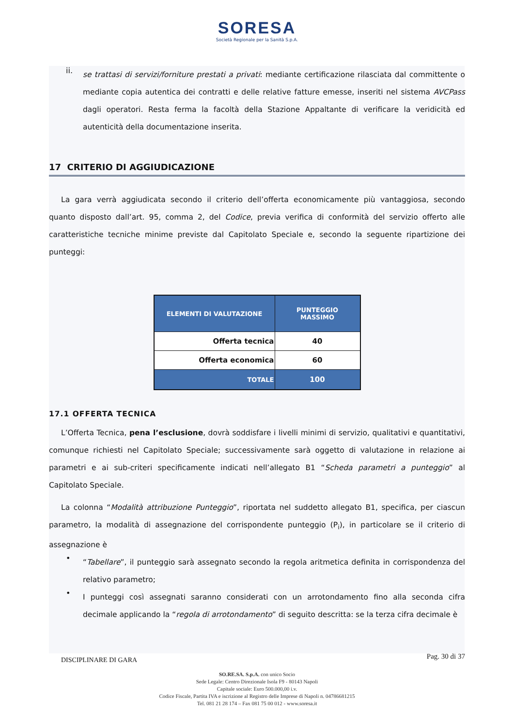SORESA
Società Regionale per la Sanità S.p.A.
ii.
se trattasi di servizi/forniture prestati a privati: mediante certificazione rilasciata dal committente o mediante copia autentica dei contratti e delle relative fatture emesse, inseriti nel sistema AVCPass dagli operatori. Resta ferma la facoltà della Stazione Appaltante di verificare la veridicità ed autenticità della documentazione inserita.
17 CRITERIO DI AGGIUDICAZIONE
La gara verrà aggiudicata secondo il criterio dell’offerta economicamente più vantaggiosa, secondo quanto disposto dall’art. 95, comma 2, del Codice, previa verifica di conformità del servizio offerto alle caratteristiche tecniche minime previste dal Capitolato Speciale e, secondo la seguente ripartizione dei punteggi:
| ELEMENTI DI VALUTAZIONE | PUNTEGGIO MASSIMO |
| --- | --- |
| Offerta tecnica | 40 |
| Offerta economica | 60 |
| TOTALE | 100 |
17.1 OFFERTA TECNICA
L’Offerta Tecnica, pena l’esclusione, dovrà soddisfare i livelli minimi di servizio, qualitativi e quantitativi, comunque richiesti nel Capitolato Speciale; successivamente sarà oggetto di valutazione in relazione ai parametri e ai sub-criteri specificamente indicati nell’allegato B1 “Scheda parametri a punteggio” al Capitolato Speciale.
La colonna “Modalità attribuzione Punteggio”, riportata nel suddetto allegato B1, specifica, per ciascun parametro, la modalità di assegnazione del corrispondente punteggio (P<sub>i</sub>), in particolare se il criterio di assegnazione è
•
“Tabellare”, il punteggio sarà assegnato secondo la regola aritmetica definita in corrispondenza del relativo parametro;
•
I punteggi così assegnati saranno considerati con un arrotondamento fino alla seconda cifra decimale applicando la “regola di arrotondamento” di seguito descritta: se la terza cifra decimale è
DISCIPLINARE DI GARA Pag. 30 di 37
SO.RE.SA. S.p.A. con unico Socio
Sede Legale: Centro Direzionale Isola F9 - 80143 Napoli
Capitale sociale: Euro 500.000,00 i.v.
Codice Fiscale, Partita IVA e iscrizione al Registro delle Imprese di Napoli n. 04786681215
Tel. 081 21 28 174 – Fax 081 75 00 012 - www.soresa.it